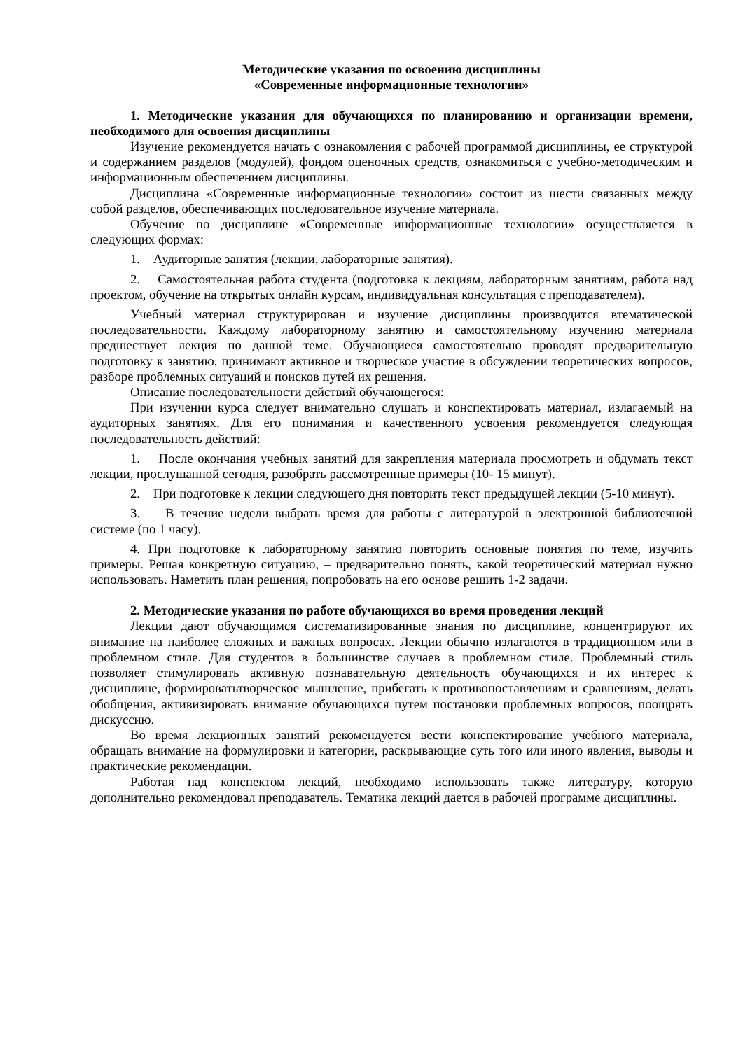Методические указания по освоению дисциплины
«Современные информационные технологии»
1. Методические указания для обучающихся по планированию и организации времени, необходимого для освоения дисциплины
Изучение рекомендуется начать с ознакомления с рабочей программой дисциплины, ее структурой и содержанием разделов (модулей), фондом оценочных средств, ознакомиться с учебно-методическим и информационным обеспечением дисциплины.
Дисциплина «Современные информационные технологии» состоит из шести связанных между собой разделов, обеспечивающих последовательное изучение материала.
Обучение по дисциплине «Современные информационные технологии» осуществляется в следующих формах:
1. Аудиторные занятия (лекции, лабораторные занятия).
2. Самостоятельная работа студента (подготовка к лекциям, лабораторным занятиям, работа над проектом, обучение на открытых онлайн курсам, индивидуальная консультация с преподавателем).
Учебный материал структурирован и изучение дисциплины производится втематической последовательности. Каждому лабораторному занятию и самостоятельному изучению материала предшествует лекция по данной теме. Обучающиеся самостоятельно проводят предварительную подготовку к занятию, принимают активное и творческое участие в обсуждении теоретических вопросов, разборе проблемных ситуаций и поисков путей их решения.
Описание последовательности действий обучающегося:
При изучении курса следует внимательно слушать и конспектировать материал, излагаемый на аудиторных занятиях. Для его понимания и качественного усвоения рекомендуется следующая последовательность действий:
1. После окончания учебных занятий для закрепления материала просмотреть и обдумать текст лекции, прослушанной сегодня, разобрать рассмотренные примеры (10- 15 минут).
2. При подготовке к лекции следующего дня повторить текст предыдущей лекции (5-10 минут).
3. В течение недели выбрать время для работы с литературой в электронной библиотечной системе (по 1 часу).
4. При подготовке к лабораторному занятию повторить основные понятия по теме, изучить примеры. Решая конкретную ситуацию, – предварительно понять, какой теоретический материал нужно использовать. Наметить план решения, попробовать на его основе решить 1-2 задачи.
2. Методические указания по работе обучающихся во время проведения лекций
Лекции дают обучающимся систематизированные знания по дисциплине, концентрируют их внимание на наиболее сложных и важных вопросах. Лекции обычно излагаются в традиционном или в проблемном стиле. Для студентов в большинстве случаев в проблемном стиле. Проблемный стиль позволяет стимулировать активную познавательную деятельность обучающихся и их интерес к дисциплине, формироватьтворческое мышление, прибегать к противопоставлениям и сравнениям, делать обобщения, активизировать внимание обучающихся путем постановки проблемных вопросов, поощрять дискуссию.
Во время лекционных занятий рекомендуется вести конспектирование учебного материала, обращать внимание на формулировки и категории, раскрывающие суть того или иного явления, выводы и практические рекомендации.
Работая над конспектом лекций, необходимо использовать также литературу, которую дополнительно рекомендовал преподаватель. Тематика лекций дается в рабочей программе дисциплины.